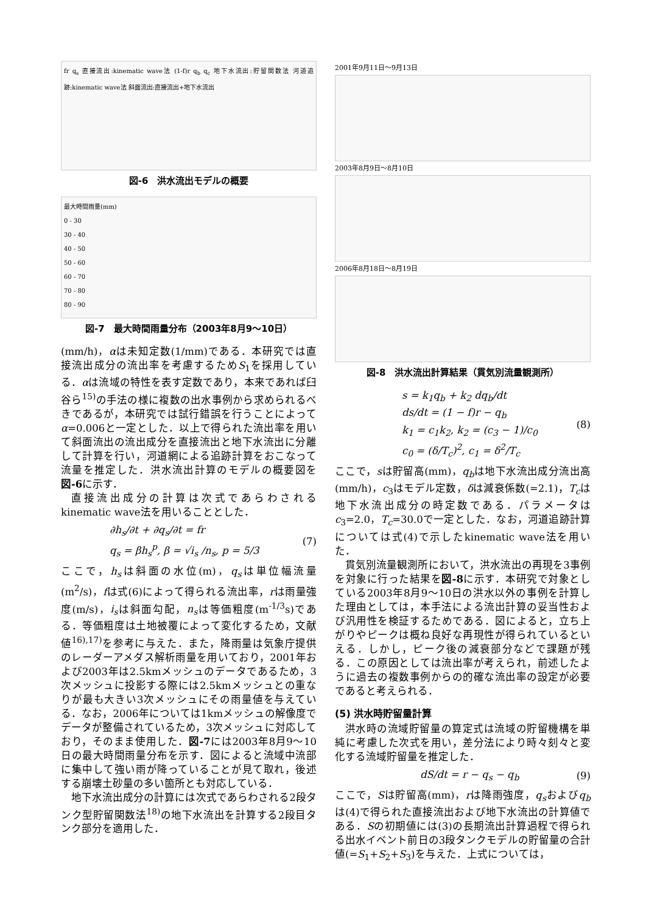fr q<sub>s</sub> 直接流出:kinematic wave法 (1-f)r q<sub>b</sub> q<sub>c</sub> 地下水流出:貯留関数法 河道追跡:kinematic wave法 斜面流出:直接流出+地下水流出
図-6　洪水流出モデルの概要
最大時間雨量(mm)
0 - 30
30 - 40
40 - 50
50 - 60
60 - 70
70 - 80
80 - 90
図-7　最大時間雨量分布（2003年8月9〜10日）
(mm/h)，αは未知定数(1/mm)である．本研究では直接流出成分の流出率を考慮するためS<sub>1</sub>を採用している．αは流域の特性を表す定数であり，本来であれば臼谷ら<sup>15)</sup>の手法の様に複数の出水事例から求められるべきであるが，本研究では試行錯誤を行うことによってα=0.006と一定とした．以上で得られた流出率を用いて斜面流出の流出成分を直接流出と地下水流出に分離して計算を行い，河道網による追跡計算をおこなって流量を推定した．洪水流出計算のモデルの概要図を図-6に示す．
直接流出成分の計算は次式であらわされるkinematic wave法を用いることとした．
∂h<sub>s</sub>/∂t + ∂q<sub>s</sub>/∂t = fr
q<sub>s</sub> = βh<sub>s</sub><sup>p</sup>, β = √i<sub>s</sub> /n<sub>s</sub>, p = 5/3
(7)
ここで，h<sub>s</sub>は斜面の水位(m)，q<sub>s</sub>は単位幅流量(m<sup>2</sup>/s)，fは式(6)によって得られる流出率，rは雨量強度(m/s)，i<sub>s</sub>は斜面勾配，n<sub>s</sub>は等価粗度(m<sup>-1/3</sup>s)である．等価粗度は土地被覆によって変化するため，文献値<sup>16),17)</sup>を参考に与えた．また，降雨量は気象庁提供のレーダーアメダス解析雨量を用いており，2001年および2003年は2.5kmメッシュのデータであるため，3次メッシュに投影する際には2.5kmメッシュとの重なりが最も大きい3次メッシュにその雨量値を与えている．なお，2006年については1kmメッシュの解像度でデータが整備されているため，3次メッシュに対応しており，そのまま使用した．図-7には2003年8月9〜10日の最大時間雨量分布を示す．図によると流域中流部に集中して強い雨が降っていることが見て取れ，後述する崩壊土砂量の多い箇所とも対応している．
地下水流出成分の計算には次式であらわされる2段タンク型貯留関数法<sup>18)</sup>の地下水流出を計算する2段目タンク部分を適用した．
2001年9月11日〜9月13日
2003年8月9日〜8月10日
2006年8月18日〜8月19日
図-8　洪水流出計算結果（貫気別流量観測所）
s = k<sub>1</sub>q<sub>b</sub> + k<sub>2</sub> dq<sub>b</sub>/dt
ds/dt = (1 − f)r − q<sub>b</sub>
k<sub>1</sub> = c<sub>1</sub>k<sub>2</sub>, k<sub>2</sub> = (c<sub>3</sub> − 1)/c<sub>0</sub>
c<sub>0</sub> = (δ/T<sub>c</sub>)<sup>2</sup>, c<sub>1</sub> = δ<sup>2</sup>/T<sub>c</sub>
(8)
ここで，sは貯留高(mm)，q<sub>b</sub>は地下水流出成分流出高(mm/h)，c<sub>3</sub>はモデル定数，δは減衰係数(=2.1)，T<sub>c</sub>は地下水流出成分の時定数である．パラメータはc<sub>3</sub>=2.0，T<sub>c</sub>=30.0で一定とした．なお，河道追跡計算については式(4)で示したkinematic wave法を用いた．
貫気別流量観測所において，洪水流出の再現を3事例を対象に行った結果を図-8に示す．本研究で対象としている2003年8月9〜10日の洪水以外の事例を計算した理由としては，本手法による流出計算の妥当性および汎用性を検証するためである．図によると，立ち上がりやピークは概ね良好な再現性が得られているといえる．しかし，ピーク後の減衰部分などで課題が残る．この原因としては流出率が考えられ，前述したように過去の複数事例からの的確な流出率の設定が必要であると考えられる．
(5) 洪水時貯留量計算
洪水時の流域貯留量の算定式は流域の貯留機構を単純に考慮した次式を用い，差分法により時々刻々と変化する流域貯留量を推定した．
dS/dt = r − q<sub>s</sub> − q<sub>b</sub> (9)
ここで，Sは貯留高(mm)，rは降雨強度，q<sub>s</sub>およびq<sub>b</sub>は(4)で得られた直接流出および地下水流出の計算値である．Sの初期値には(3)の長期流出計算過程で得られる出水イベント前日の3段タンクモデルの貯留量の合計値(=S<sub>1</sub>+S<sub>2</sub>+S<sub>3</sub>)を与えた．上式については，